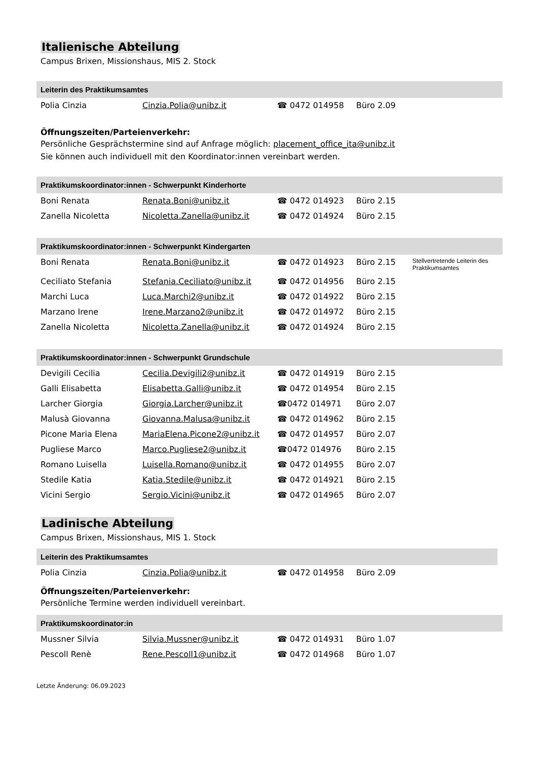Italienische Abteilung
Campus Brixen, Missionshaus, MIS 2. Stock
| Leiterin des Praktikumsamtes | | | | |
| --- | --- | --- | --- | --- |
| Polia Cinzia | Cinzia.Polia@unibz.it | ☎ 0472 014958 | Büro 2.09 | |
Öffnungszeiten/Parteienverkehr:
Persönliche Gesprächstermine sind auf Anfrage möglich: placement_office_ita@unibz.it
Sie können auch individuell mit den Koordinator:innen vereinbart werden.
| Praktikumskoordinator:innen - Schwerpunkt Kinderhorte | | | | |
| --- | --- | --- | --- | --- |
| Boni Renata | Renata.Boni@unibz.it | ☎ 0472 014923 | Büro 2.15 | |
| Zanella Nicoletta | Nicoletta.Zanella@unibz.it | ☎ 0472 014924 | Büro 2.15 | |
| Praktikumskoordinator:innen - Schwerpunkt Kindergarten | | | | |
| --- | --- | --- | --- | --- |
| Boni Renata | Renata.Boni@unibz.it | ☎ 0472 014923 | Büro 2.15 | Stellvertretende Leiterin des Praktikumsamtes |
| Ceciliato Stefania | Stefania.Ceciliato@unibz.it | ☎ 0472 014956 | Büro 2.15 | |
| Marchi Luca | Luca.Marchi2@unibz.it | ☎ 0472 014922 | Büro 2.15 | |
| Marzano Irene | Irene.Marzano2@unibz.it | ☎ 0472 014972 | Büro 2.15 | |
| Zanella Nicoletta | Nicoletta.Zanella@unibz.it | ☎ 0472 014924 | Büro 2.15 | |
| Praktikumskoordinator:innen - Schwerpunkt Grundschule | | | | |
| --- | --- | --- | --- | --- |
| Devigili Cecilia | Cecilia.Devigili2@unibz.it | ☎ 0472 014919 | Büro 2.15 | |
| Galli Elisabetta | Elisabetta.Galli@unibz.it | ☎ 0472 014954 | Büro 2.15 | |
| Larcher Giorgia | Giorgia.Larcher@unibz.it | ☎0472 014971 | Büro 2.07 | |
| Malusà Giovanna | Giovanna.Malusa@unibz.it | ☎ 0472 014962 | Büro 2.15 | |
| Picone Maria Elena | MariaElena.Picone2@unibz.it | ☎ 0472 014957 | Büro 2.07 | |
| Pugliese Marco | Marco.Pugliese2@unibz.it | ☎0472 014976 | Büro 2.15 | |
| Romano Luisella | Luisella.Romano@unibz.it | ☎ 0472 014955 | Büro 2.07 | |
| Stedile Katia | Katia.Stedile@unibz.it | ☎ 0472 014921 | Büro 2.15 | |
| Vicini Sergio | Sergio.Vicini@unibz.it | ☎ 0472 014965 | Büro 2.07 | |
Ladinische Abteilung
Campus Brixen, Missionshaus, MIS 1. Stock
| Leiterin des Praktikumsamtes | | | | |
| --- | --- | --- | --- | --- |
| Polia Cinzia | Cinzia.Polia@unibz.it | ☎ 0472 014958 | Büro 2.09 | |
Öffnungszeiten/Parteienverkehr:
Persönliche Termine werden individuell vereinbart.
| Praktikumskoordinator:in | | | | |
| --- | --- | --- | --- | --- |
| Mussner Silvia | Silvia.Mussner@unibz.it | ☎ 0472 014931 | Büro 1.07 | |
| Pescoll Renè | Rene.Pescoll1@unibz.it | ☎ 0472 014968 | Büro 1.07 | |
Letzte Änderung: 06.09.2023